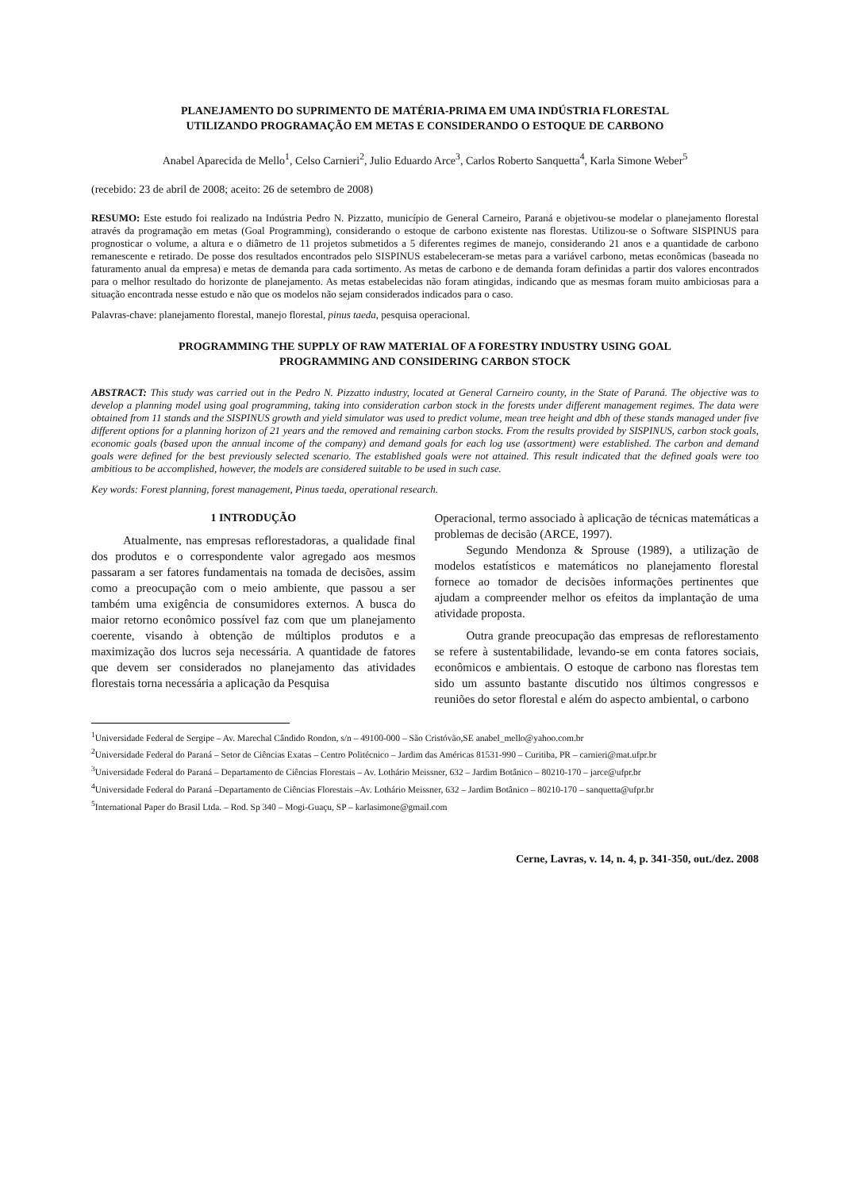PLANEJAMENTO DO SUPRIMENTO DE MATÉRIA-PRIMA EM UMA INDÚSTRIA FLORESTAL
UTILIZANDO PROGRAMAÇÃO EM METAS E CONSIDERANDO O ESTOQUE DE CARBONO
Anabel Aparecida de Mello<sup>1</sup>, Celso Carnieri<sup>2</sup>, Julio Eduardo Arce<sup>3</sup>, Carlos Roberto Sanquetta<sup>4</sup>, Karla Simone Weber<sup>5</sup>
(recebido: 23 de abril de 2008; aceito: 26 de setembro de 2008)
RESUMO: Este estudo foi realizado na Indústria Pedro N. Pizzatto, município de General Carneiro, Paraná e objetivou-se modelar o planejamento florestal através da programação em metas (Goal Programming), considerando o estoque de carbono existente nas florestas. Utilizou-se o Software SISPINUS para prognosticar o volume, a altura e o diâmetro de 11 projetos submetidos a 5 diferentes regimes de manejo, considerando 21 anos e a quantidade de carbono remanescente e retirado. De posse dos resultados encontrados pelo SISPINUS estabeleceram-se metas para a variável carbono, metas econômicas (baseada no faturamento anual da empresa) e metas de demanda para cada sortimento. As metas de carbono e de demanda foram definidas a partir dos valores encontrados para o melhor resultado do horizonte de planejamento. As metas estabelecidas não foram atingidas, indicando que as mesmas foram muito ambiciosas para a situação encontrada nesse estudo e não que os modelos não sejam considerados indicados para o caso.
Palavras-chave: planejamento florestal, manejo florestal, pinus taeda, pesquisa operacional.
PROGRAMMING THE SUPPLY OF RAW MATERIAL OF A FORESTRY INDUSTRY USING GOAL
PROGRAMMING AND CONSIDERING CARBON STOCK
ABSTRACT: This study was carried out in the Pedro N. Pizzatto industry, located at General Carneiro county, in the State of Paraná. The objective was to develop a planning model using goal programming, taking into consideration carbon stock in the forests under different management regimes. The data were obtained from 11 stands and the SISPINUS growth and yield simulator was used to predict volume, mean tree height and dbh of these stands managed under five different options for a planning horizon of 21 years and the removed and remaining carbon stocks. From the results provided by SISPINUS, carbon stock goals, economic goals (based upon the annual income of the company) and demand goals for each log use (assortment) were established. The carbon and demand goals were defined for the best previously selected scenario. The established goals were not attained. This result indicated that the defined goals were too ambitious to be accomplished, however, the models are considered suitable to be used in such case.
Key words: Forest planning, forest management, Pinus taeda, operational research.
1 INTRODUÇÃO
Atualmente, nas empresas reflorestadoras, a qualidade final dos produtos e o correspondente valor agregado aos mesmos passaram a ser fatores fundamentais na tomada de decisões, assim como a preocupação com o meio ambiente, que passou a ser também uma exigência de consumidores externos. A busca do maior retorno econômico possível faz com que um planejamento coerente, visando à obtenção de múltiplos produtos e a maximização dos lucros seja necessária. A quantidade de fatores que devem ser considerados no planejamento das atividades florestais torna necessária a aplicação da Pesquisa
Operacional, termo associado à aplicação de técnicas matemáticas a problemas de decisão (ARCE, 1997).
Segundo Mendonza & Sprouse (1989), a utilização de modelos estatísticos e matemáticos no planejamento florestal fornece ao tomador de decisões informações pertinentes que ajudam a compreender melhor os efeitos da implantação de uma atividade proposta.
Outra grande preocupação das empresas de reflorestamento se refere à sustentabilidade, levando-se em conta fatores sociais, econômicos e ambientais. O estoque de carbono nas florestas tem sido um assunto bastante discutido nos últimos congressos e reuniões do setor florestal e além do aspecto ambiental, o carbono
<sup>1</sup> Universidade Federal de Sergipe – Av. Marechal Cândido Rondon, s/n – 49100-000 – São Cristóvão,SE anabel_mello@yahoo.com.br
<sup>2</sup> Universidade Federal do Paraná – Setor de Ciências Exatas – Centro Politécnico – Jardim das Américas 81531-990 – Curitiba, PR – carnieri@mat.ufpr.br
<sup>3</sup> Universidade Federal do Paraná – Departamento de Ciências Florestais – Av. Lothário Meissner, 632 – Jardim Botânico – 80210-170 – jarce@ufpr.br
<sup>4</sup> Universidade Federal do Paraná –Departamento de Ciências Florestais –Av. Lothário Meissner, 632 – Jardim Botânico – 80210-170 – sanquetta@ufpr.br
<sup>5</sup> International Paper do Brasil Ltda. – Rod. Sp 340 – Mogi-Guaçu, SP – karlasimone@gmail.com
Cerne, Lavras, v. 14, n. 4, p. 341-350, out./dez. 2008